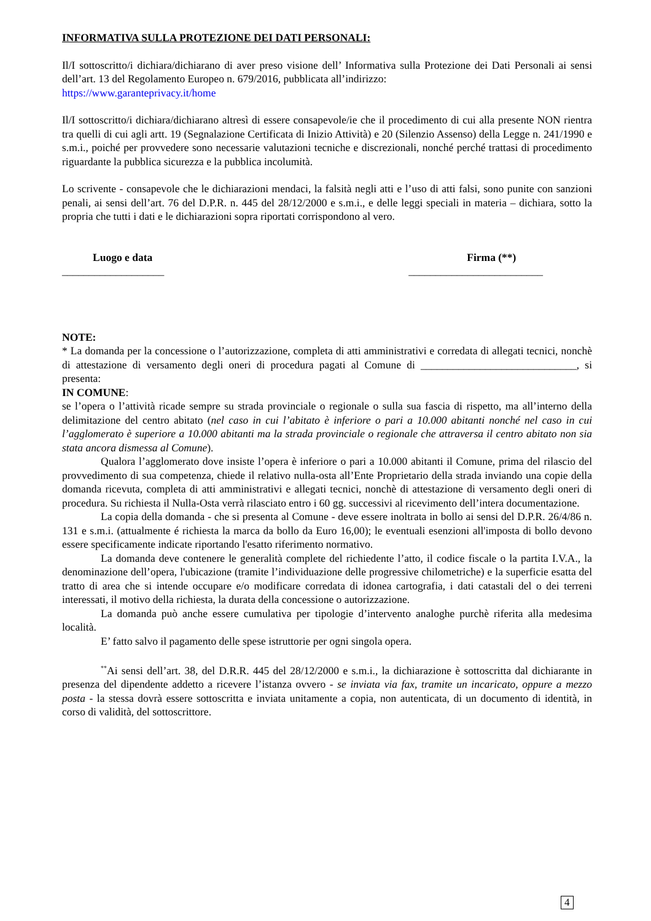INFORMATIVA SULLA PROTEZIONE DEI DATI PERSONALI:
Il/I sottoscritto/i dichiara/dichiarano di aver preso visione dell’ Informativa sulla Protezione dei Dati Personali ai sensi dell’art. 13 del Regolamento Europeo n. 679/2016, pubblicata all’indirizzo:
https://www.garanteprivacy.it/home
Il/I sottoscritto/i dichiara/dichiarano altresì di essere consapevole/ie che il procedimento di cui alla presente NON rientra tra quelli di cui agli artt. 19 (Segnalazione Certificata di Inizio Attività) e 20 (Silenzio Assenso) della Legge n. 241/1990 e s.m.i., poiché per provvedere sono necessarie valutazioni tecniche e discrezionali, nonché perché trattasi di procedimento riguardante la pubblica sicurezza e la pubblica incolumità.
Lo scrivente - consapevole che le dichiarazioni mendaci, la falsità negli atti e l’uso di atti falsi, sono punite con sanzioni penali, ai sensi dell’art. 76 del D.P.R. n. 445 del 28/12/2000 e s.m.i., e delle leggi speciali in materia – dichiara, sotto la propria che tutti i dati e le dichiarazioni sopra riportati corrispondono al vero.
Luogo e data
___________________
Firma (**)
_________________________
NOTE:
* La domanda per la concessione o l’autorizzazione, completa di atti amministrativi e corredata di allegati tecnici, nonchè di attestazione di versamento degli oneri di procedura pagati al Comune di _____________________________, si presenta:
IN COMUNE:
se l’opera o l’attività ricade sempre su strada provinciale o regionale o sulla sua fascia di rispetto, ma all’interno della delimitazione del centro abitato (nel caso in cui l’abitato è inferiore o pari a 10.000 abitanti nonché nel caso in cui l’agglomerato è superiore a 10.000 abitanti ma la strada provinciale o regionale che attraversa il centro abitato non sia stata ancora dismessa al Comune).
Qualora l’agglomerato dove insiste l’opera è inferiore o pari a 10.000 abitanti il Comune, prima del rilascio del provvedimento di sua competenza, chiede il relativo nulla-osta all’Ente Proprietario della strada inviando una copie della domanda ricevuta, completa di atti amministrativi e allegati tecnici, nonchè di attestazione di versamento degli oneri di procedura. Su richiesta il Nulla-Osta verrà rilasciato entro i 60 gg. successivi al ricevimento dell’intera documentazione.
La copia della domanda - che si presenta al Comune - deve essere inoltrata in bollo ai sensi del D.P.R. 26/4/86 n. 131 e s.m.i. (attualmente é richiesta la marca da bollo da Euro 16,00); le eventuali esenzioni all'imposta di bollo devono essere specificamente indicate riportando l'esatto riferimento normativo.
La domanda deve contenere le generalità complete del richiedente l’atto, il codice fiscale o la partita I.V.A., la denominazione dell’opera, l'ubicazione (tramite l’individuazione delle progressive chilometriche) e la superficie esatta del tratto di area che si intende occupare e/o modificare corredata di idonea cartografia, i dati catastali del o dei terreni interessati, il motivo della richiesta, la durata della concessione o autorizzazione.
La domanda può anche essere cumulativa per tipologie d’intervento analoghe purchè riferita alla medesima località.
E’ fatto salvo il pagamento delle spese istruttorie per ogni singola opera.
<sup>**</sup> Ai sensi dell’art. 38, del D.R.R. 445 del 28/12/2000 e s.m.i., la dichiarazione è sottoscritta dal dichiarante in presenza del dipendente addetto a ricevere l’istanza ovvero - se inviata via fax, tramite un incaricato, oppure a mezzo posta - la stessa dovrà essere sottoscritta e inviata unitamente a copia, non autenticata, di un documento di identità, in corso di validità, del sottoscrittore.
4